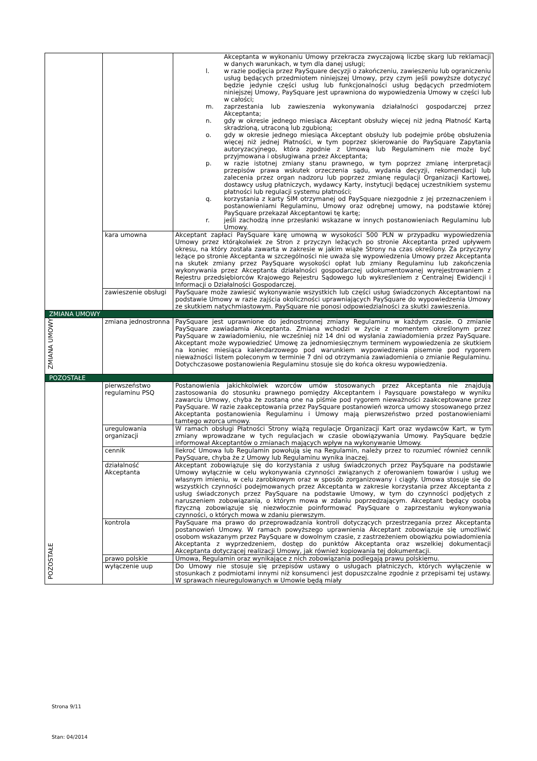| | | Akceptanta w wykonaniu Umowy przekracza zwyczajową liczbę skarg lub reklamacji w danych warunkach, w tym dla danej usługi; l. w razie podjęcia przez PaySquare decyzji o zakończeniu, zawieszeniu lub ograniczeniu usług będących przedmiotem niniejszej Umowy, przy czym jeśli powyższe dotyczyć będzie jedynie części usług lub funkcjonalności usług będących przedmiotem niniejszej Umowy, PaySquare jest uprawniona do wypowiedzenia Umowy w części lub w całości; m. zaprzestania lub zawieszenia wykonywania działalności gospodarczej przez Akceptanta; n. gdy w okresie jednego miesiąca Akceptant obsłuży więcej niż jedną Płatność Kartą skradzioną, utraconą lub zgubioną; o. gdy w okresie jednego miesiąca Akceptant obsłuży lub podejmie próbę obsłużenia więcej niż jednej Płatności, w tym poprzez skierowanie do PaySquare Zapytania autoryzacyjnego, która zgodnie z Umową lub Regulaminem nie może być przyjmowana i obsługiwana przez Akceptanta; p. w razie istotnej zmiany stanu prawnego, w tym poprzez zmianę interpretacji przepisów prawa wskutek orzeczenia sądu, wydania decyzji, rekomendacji lub zalecenia przez organ nadzoru lub poprzez zmianę regulacji Organizacji Kartowej, dostawcy usług płatniczych, wydawcy Karty, instytucji będącej uczestnikiem systemu płatności lub regulacji systemu płatności; q. korzystania z karty SIM otrzymanej od PaySquare niezgodnie z jej przeznaczeniem i postanowieniami Regulaminu, Umowy oraz odrębnej umowy, na podstawie której PaySquare przekazał Akceptantowi tę kartę; r. jeśli zachodzą inne przesłanki wskazane w innych postanowieniach Regulaminu lub Umowy. |
| | kara umowna | Akceptant zapłaci PaySquare karę umowną w wysokości 500 PLN w przypadku wypowiedzenia Umowy przez którąkolwiek ze Stron z przyczyn leżących po stronie Akceptanta przed upływem okresu, na który została zawarta w zakresie w jakim wiąże Strony na czas określony. Za przyczyny leżące po stronie Akceptanta w szczególności nie uważa się wypowiedzenia Umowy przez Akceptanta na skutek zmiany przez PaySquare wysokości opłat lub zmiany Regulaminu lub zakończenia wykonywania przez Akceptanta działalności gospodarczej udokumentowanej wyrejestrowaniem z Rejestru przedsiębiorców Krajowego Rejestru Sądowego lub wykreśleniem z Centralnej Ewidencji i Informacji o Działalności Gospodarczej. |
| | zawieszenie obsługi | PaySquare może zawiesić wykonywanie wszystkich lub części usług świadczonych Akceptantowi na podstawie Umowy w razie zajścia okoliczności uprawniających PaySquare do wypowiedzenia Umowy ze skutkiem natychmiastowym. PaySquare nie ponosi odpowiedzialności za skutki zawieszenia. |
| ZMIANA UMOWY | | |
| ZMIANA UMOWY | zmiana jednostronna | PaySquare jest uprawnione do jednostronnej zmiany Regulaminu w każdym czasie. O zmianie PaySquare zawiadamia Akceptanta. Zmiana wchodzi w życie z momentem określonym przez PaySquare w zawiadomieniu, nie wcześniej niż 14 dni od wysłania zawiadomienia przez PaySquare. Akceptant może wypowiedzieć Umowę za jednomiesięcznym terminem wypowiedzenia ze skutkiem na koniec miesiąca kalendarzowego pod warunkiem wypowiedzenia pisemnie pod rygorem nieważności listem poleconym w terminie 7 dni od otrzymania zawiadomienia o zmianie Regulaminu. Dotychczasowe postanowienia Regulaminu stosuje się do końca okresu wypowiedzenia. |
| POZOSTAŁE | | |
| POZOSTAŁE | pierwszeństwo regulaminu PSQ | Postanowienia jakichkolwiek wzorców umów stosowanych przez Akceptanta nie znajdują zastosowania do stosunku prawnego pomiędzy Akceptantem i Paysquare powstałego w wyniku zawarciu Umowy, chyba że zostaną one na piśmie pod rygorem nieważności zaakceptowane przez PaySquare. W razie zaakceptowania przez PaySquare postanowień wzorca umowy stosowanego przez Akceptanta postanowienia Regulaminu i Umowy mają pierwszeństwo przed postanowieniami tamtego wzorca umowy. |
| | uregulowania organizacji | W ramach obsługi Płatności Strony wiążą regulacje Organizacji Kart oraz wydawców Kart, w tym zmiany wprowadzane w tych regulacjach w czasie obowiązywania Umowy. PaySquare będzie informował Akceptantów o zmianach mających wpływ na wykonywanie Umowy. |
| | cennik | Ilekroć Umowa lub Regulamin powołują się na Regulamin, należy przez to rozumieć również cennik PaySquare, chyba że z Umowy lub Regulaminu wynika inaczej. |
| | działalność Akceptanta | Akceptant zobowiązuje się do korzystania z usług świadczonych przez PaySquare na podstawie Umowy wyłącznie w celu wykonywania czynności związanych z oferowaniem towarów i usług we własnym imieniu, w celu zarobkowym oraz w sposób zorganizowany i ciągły. Umowa stosuje się do wszystkich czynności podejmowanych przez Akceptanta w zakresie korzystania przez Akceptanta z usług świadczonych przez PaySquare na podstawie Umowy, w tym do czynności podjętych z naruszeniem zobowiązania, o którym mowa w zdaniu poprzedzającym. Akceptant będący osobą fizyczną zobowiązuje się niezwłocznie poinformować PaySquare o zaprzestaniu wykonywania czynności, o których mowa w zdaniu pierwszym. |
| | kontrola | PaySquare ma prawo do przeprowadzania kontroli dotyczących przestrzegania przez Akceptanta postanowień Umowy. W ramach powyższego uprawnienia Akceptant zobowiązuje się umożliwić osobom wskazanym przez PaySquare w dowolnym czasie, z zastrzeżeniem obowiązku powiadomienia Akceptanta z wyprzedzeniem, dostęp do punktów Akceptanta oraz wszelkiej dokumentacji Akceptanta dotyczącej realizacji Umowy, jak również kopiowania tej dokumentacji. |
| | prawo polskie | Umowa, Regulamin oraz wynikające z nich zobowiązania podlegają prawu polskiemu. |
| | wyłączenie uup | Do Umowy nie stosuje się przepisów ustawy o usługach płatniczych, których wyłączenie w stosunkach z podmiotami innymi niż konsumenci jest dopuszczalne zgodnie z przepisami tej ustawy. W sprawach nieuregulowanych w Umowie będą miały |
Strona 9/11
Stan: 04/2014